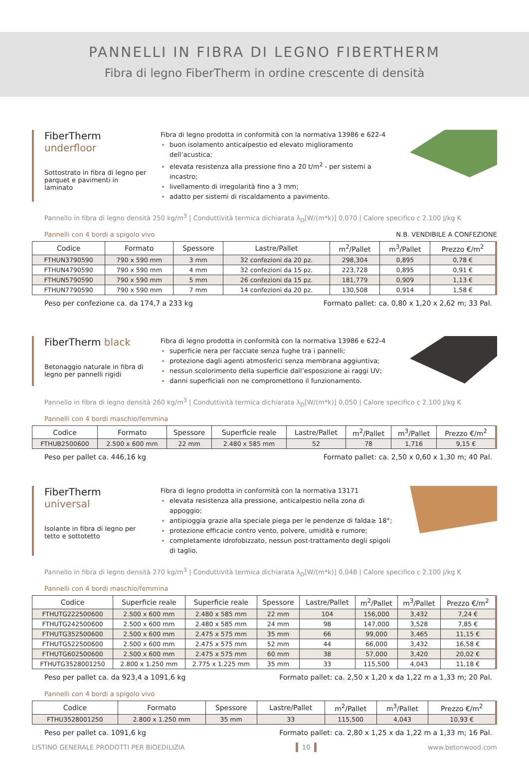PANNELLI IN FIBRA DI LEGNO FIBERTHERM
Fibra di legno FiberTherm in ordine crescente di densità
FiberTherm underfloor
Sottostrato in fibra di legno per parquet e pavimenti in laminato
Fibra di legno prodotta in conformità con la normativa 13986 e 622-4
buon isolamento anticalpestio ed elevato miglioramento dell’acustica;
elevata resistenza alla pressione fino a 20 t/m<sup>2</sup> - per sistemi a incastro;
livellamento di irregolarità fino a 3 mm;
adatto per sistemi di riscaldamento a pavimento.
Pannello in fibra di legno densità 250 kg/m<sup>3</sup> | Conduttività termica dichiarata λ<sub>D</sub>[W/(m*k)] 0,070 | Calore specifico c 2.100 J/kg K
Pannelli con 4 bordi a spigolo vivo N.B. VENDIBILE A CONFEZIONE
| Codice | Formato | Spessore | Lastre/Pallet | m<sup>2</sup>/Pallet | m<sup>3</sup>/Pallet | Prezzo €/m<sup>2</sup> |
| --- | --- | --- | --- | --- | --- | --- |
| FTHUN3790590 | 790 x 590 mm | 3 mm | 32 confezioni da 20 pz. | 298,304 | 0,895 | 0,78 € |
| FTHUN4790590 | 790 x 590 mm | 4 mm | 32 confezioni da 15 pz. | 223,728 | 0,895 | 0,91 € |
| FTHUN5790590 | 790 x 590 mm | 5 mm | 26 confezioni da 15 pz. | 181,779 | 0,909 | 1,13 € |
| FTHUN7790590 | 790 x 590 mm | 7 mm | 14 confezioni da 20 pz. | 130,508 | 0,914 | 1,58 € |
Peso per confezione ca. da 174,7 a 233 kg Formato pallet: ca. 0,80 x 1,20 x 2,62 m; 33 Pal.
FiberTherm black
Betonaggio naturale in fibra di legno per pannelli rigidi
Fibra di legno prodotta in conformità con la normativa 13986 e 622-4
superficie nera per facciate senza fughe tra i pannelli;
protezione dagli agenti atmosferici senza membrana aggiuntiva;
nessun scolorimento della superficie dall’esposizione ai raggi UV;
danni superficiali non ne compromettono il funzionamento.
Pannello in fibra di legno densità 260 kg/m<sup>3</sup> | Conduttività termica dichiarata λ<sub>D</sub>[W/(m*k)] 0,050 | Calore specifico c 2.100 J/kg K
Pannelli con 4 bordi maschio/femmina
| Codice | Formato | Spessore | Superficie reale | Lastre/Pallet | m<sup>2</sup>/Pallet | m<sup>3</sup>/Pallet | Prezzo €/m<sup>2</sup> |
| --- | --- | --- | --- | --- | --- | --- | --- |
| FTHUB2500600 | 2.500 x 600 mm | 22 mm | 2.480 x 585 mm | 52 | 78 | 1,716 | 9,15 € |
Peso per pallet ca. 446,16 kg Formato pallet: ca. 2,50 x 0,60 x 1,30 m; 40 Pal.
FiberTherm universal
Isolante in fibra di legno per tetto e sottotetto
Fibra di legno prodotta in conformità con la normativa 13171
elevata resistenza alla pressione, anticalpestio nella zona di appoggio;
antipioggia grazie alla speciale piega per le pendenze di falda≥ 18°;
protezione efficacie contro vento, polvere, umidità e rumore;
completamente idrofobizzato, nessun post-trattamento degli spigoli di taglio.
Pannello in fibra di legno densità 270 kg/m<sup>3</sup> | Conduttività termica dichiarata λ<sub>D</sub>[W/(m*k)] 0,048 | Calore specifico c 2.100 J/kg K
Pannelli con 4 bordi maschio/femmina
| Codice | Superficie reale | Superficie reale | Spessore | Lastre/Pallet | m<sup>2</sup>/Pallet | m<sup>3</sup>/Pallet | Prezzo €/m<sup>2</sup> |
| --- | --- | --- | --- | --- | --- | --- | --- |
| FTHUTG222500600 | 2.500 x 600 mm | 2.480 x 585 mm | 22 mm | 104 | 156,000 | 3,432 | 7,24 € |
| FTHUTG242500600 | 2.500 x 600 mm | 2.480 x 585 mm | 24 mm | 98 | 147,000 | 3,528 | 7,85 € |
| FTHUTG352500600 | 2.500 x 600 mm | 2.475 x 575 mm | 35 mm | 66 | 99,000 | 3,465 | 11,15 € |
| FTHUTG522500600 | 2.500 x 600 mm | 2.475 x 575 mm | 52 mm | 44 | 66,000 | 3,432 | 16,58 € |
| FTHUTG602500600 | 2.500 x 600 mm | 2.475 x 575 mm | 60 mm | 38 | 57,000 | 3,420 | 20,02 € |
| FTHUTG3528001250 | 2.800 x 1.250 mm | 2.775 x 1.225 mm | 35 mm | 33 | 115,500 | 4,043 | 11,18 € |
Peso per pallet ca. da 923,4 a 1091,6 kg Formato pallet: ca. 2,50 x 1,20 x da 1,22 m a 1,33 m; 20 Pal.
Pannelli con 4 bordi a spigolo vivo
| Codice | Formato | Spessore | Lastre/Pallet | m<sup>2</sup>/Pallet | m<sup>3</sup>/Pallet | Prezzo €/m<sup>2</sup> |
| --- | --- | --- | --- | --- | --- | --- |
| FTHU3528001250 | 2.800 x 1.250 mm | 35 mm | 33 | 115,500 | 4,043 | 10,93 € |
Peso per pallet ca. 1091,6 kg Formato pallet: ca. 2,80 x 1,25 x da 1,22 m a 1,33 m; 16 Pal.
LISTINO GENERALE PRODOTTI PER BIOEDILIZIA 10 www.betonwood.com